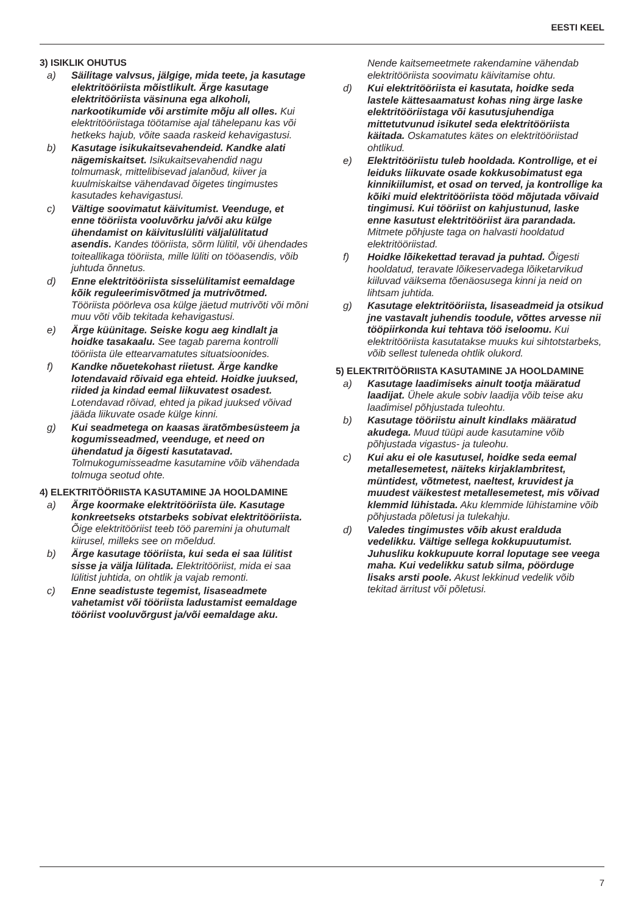EESTI KEEL
3) ISIKLIK OHUTUS
a) Säilitage valvsus, jälgige, mida teete, ja kasutage elektritööriista mõistlikult. Ärge kasutage elektritööriista väsinuna ega alkoholi, narkootikumide või arstimite mõju all olles. Kui elektritööriistaga töötamise ajal tähelepanu kas või hetkeks hajub, võite saada raskeid kehavigastusi.
b) Kasutage isikukaitsevahendeid. Kandke alati nägemiskaitset. Isikukaitsevahendid nagu tolmumask, mittelibisevad jalanõud, kiiver ja kuulmiskaitse vähendavad õigetes tingimustes kasutades kehavigastusi.
c) Vältige soovimatut käivitumist. Veenduge, et enne tööriista vooluvõrku ja/või aku külge ühendamist on käivituslüliti väljalülitatud asendis. Kandes tööriista, sõrm lülitil, või ühendades toiteallikaga tööriista, mille lüliti on tööasendis, võib juhtuda õnnetus.
d) Enne elektritööriista sisselülitamist eemaldage kõik reguleerimisvõtmed ja mutrivõtmed. Tööriista pöörleva osa külge jäetud mutrivõti või mõni muu võti võib tekitada kehavigastusi.
e) Ärge küünitage. Seiske kogu aeg kindlalt ja hoidke tasakaalu. See tagab parema kontrolli tööriista üle ettearvamatutes situatsioonides.
f) Kandke nõuetekohast riietust. Ärge kandke lotendavaid rõivaid ega ehteid. Hoidke juuksed, riided ja kindad eemal liikuvatest osadest. Lotendavad rõivad, ehted ja pikad juuksed võivad jääda liikuvate osade külge kinni.
g) Kui seadmetega on kaasas äratõmbesüsteem ja kogumisseadmed, veenduge, et need on ühendatud ja õigesti kasutatavad. Tolmukogumisseadme kasutamine võib vähendada tolmuga seotud ohte.
4) ELEKTRITÖÖRIISTA KASUTAMINE JA HOOLDAMINE
a) Ärge koormake elektritööriista üle. Kasutage konkreetseks otstarbeks sobivat elektritööriista. Õige elektritööriist teeb töö paremini ja ohutumalt kiirusel, milleks see on mõeldud.
b) Ärge kasutage tööriista, kui seda ei saa lülitist sisse ja välja lülitada. Elektritööriist, mida ei saa lülitist juhtida, on ohtlik ja vajab remonti.
c) Enne seadistuste tegemist, lisaseadmete vahetamist või tööriista ladustamist eemaldage tööriist vooluvõrgust ja/või eemaldage aku.
Nende kaitsemeetmete rakendamine vähendab elektritööriista soovimatu käivitamise ohtu.
d) Kui elektritööriista ei kasutata, hoidke seda lastele kättesaamatust kohas ning ärge laske elektritööriistaga või kasutusjuhendiga mittetutvunud isikutel seda elektritööriista käitada. Oskamatutes kätes on elektritööriistad ohtlikud.
e) Elektritööriistu tuleb hooldada. Kontrollige, et ei leiduks liikuvate osade kokkusobimatust ega kinnikiilumist, et osad on terved, ja kontrollige ka kõiki muid elektritööriista tööd mõjutada võivaid tingimusi. Kui tööriist on kahjustunud, laske enne kasutust elektritööriist ära parandada. Mitmete põhjuste taga on halvasti hooldatud elektritööriistad.
f) Hoidke lõikekettad teravad ja puhtad. Õigesti hooldatud, teravate lõikeservadega lõiketarvikud kiiluvad väiksema tõenäosusega kinni ja neid on lihtsam juhtida.
g) Kasutage elektritööriista, lisaseadmeid ja otsikud jne vastavalt juhendis toodule, võttes arvesse nii tööpiirkonda kui tehtava töö iseloomu. Kui elektritööriista kasutatakse muuks kui sihtotstarbeks, võib sellest tuleneda ohtlik olukord.
5) ELEKTRITÖÖRIISTA KASUTAMINE JA HOOLDAMINE
a) Kasutage laadimiseks ainult tootja määratud laadijat. Ühele akule sobiv laadija võib teise aku laadimisel põhjustada tuleohtu.
b) Kasutage tööriistu ainult kindlaks määratud akudega. Muud tüüpi aude kasutamine võib põhjustada vigastus- ja tuleohu.
c) Kui aku ei ole kasutusel, hoidke seda eemal metallesemetest, näiteks kirjaklambritest, müntidest, võtmetest, naeltest, kruvidest ja muudest väikestest metallesemetest, mis võivad klemmid lühistada. Aku klemmide lühistamine võib põhjustada põletusi ja tulekahju.
d) Valedes tingimustes võib akust eralduda vedelikku. Vältige sellega kokkupuutumist. Juhusliku kokkupuute korral loputage see veega maha. Kui vedelikku satub silma, pöörduge lisaks arsti poole. Akust lekkinud vedelik võib tekitad ärritust või põletusi.
7